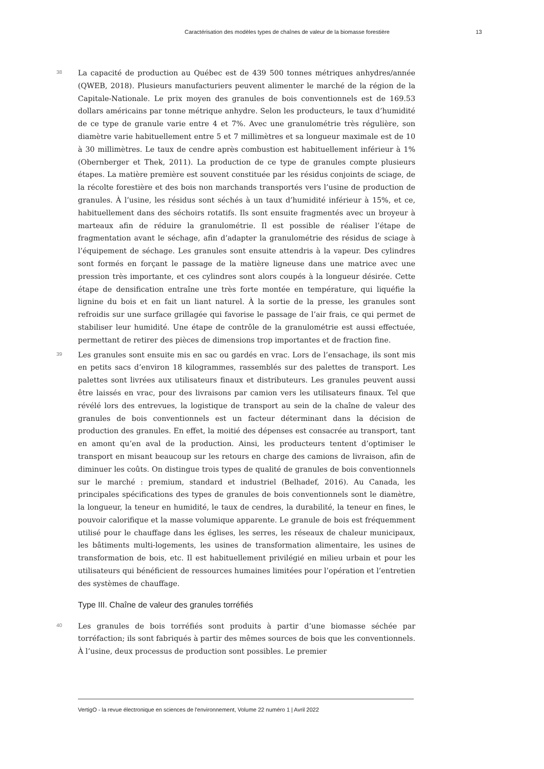Caractérisation des modèles types de chaînes de valeur de la biomasse forestière 13
38
La capacité de production au Québec est de 439 500 tonnes métriques anhydres/année (QWEB, 2018). Plusieurs manufacturiers peuvent alimenter le marché de la région de la Capitale-Nationale. Le prix moyen des granules de bois conventionnels est de 169.53 dollars américains par tonne métrique anhydre. Selon les producteurs, le taux d’humidité de ce type de granule varie entre 4 et 7%. Avec une granulométrie très régulière, son diamètre varie habituellement entre 5 et 7 millimètres et sa longueur maximale est de 10 à 30 millimètres. Le taux de cendre après combustion est habituellement inférieur à 1% (Obernberger et Thek, 2011). La production de ce type de granules compte plusieurs étapes. La matière première est souvent constituée par les résidus conjoints de sciage, de la récolte forestière et des bois non marchands transportés vers l’usine de production de granules. À l’usine, les résidus sont séchés à un taux d’humidité inférieur à 15%, et ce, habituellement dans des séchoirs rotatifs. Ils sont ensuite fragmentés avec un broyeur à marteaux afin de réduire la granulométrie. Il est possible de réaliser l’étape de fragmentation avant le séchage, afin d’adapter la granulométrie des résidus de sciage à l’équipement de séchage. Les granules sont ensuite attendris à la vapeur. Des cylindres sont formés en forçant le passage de la matière ligneuse dans une matrice avec une pression très importante, et ces cylindres sont alors coupés à la longueur désirée. Cette étape de densification entraîne une très forte montée en température, qui liquéfie la lignine du bois et en fait un liant naturel. À la sortie de la presse, les granules sont refroidis sur une surface grillagée qui favorise le passage de l’air frais, ce qui permet de stabiliser leur humidité. Une étape de contrôle de la granulométrie est aussi effectuée, permettant de retirer des pièces de dimensions trop importantes et de fraction fine.
39
Les granules sont ensuite mis en sac ou gardés en vrac. Lors de l’ensachage, ils sont mis en petits sacs d’environ 18 kilogrammes, rassemblés sur des palettes de transport. Les palettes sont livrées aux utilisateurs finaux et distributeurs. Les granules peuvent aussi être laissés en vrac, pour des livraisons par camion vers les utilisateurs finaux. Tel que révélé lors des entrevues, la logistique de transport au sein de la chaîne de valeur des granules de bois conventionnels est un facteur déterminant dans la décision de production des granules. En effet, la moitié des dépenses est consacrée au transport, tant en amont qu’en aval de la production. Ainsi, les producteurs tentent d’optimiser le transport en misant beaucoup sur les retours en charge des camions de livraison, afin de diminuer les coûts. On distingue trois types de qualité de granules de bois conventionnels sur le marché : premium, standard et industriel (Belhadef, 2016). Au Canada, les principales spécifications des types de granules de bois conventionnels sont le diamètre, la longueur, la teneur en humidité, le taux de cendres, la durabilité, la teneur en fines, le pouvoir calorifique et la masse volumique apparente. Le granule de bois est fréquemment utilisé pour le chauffage dans les églises, les serres, les réseaux de chaleur municipaux, les bâtiments multi-logements, les usines de transformation alimentaire, les usines de transformation de bois, etc. Il est habituellement privilégié en milieu urbain et pour les utilisateurs qui bénéficient de ressources humaines limitées pour l’opération et l’entretien des systèmes de chauffage.
Type III. Chaîne de valeur des granules torréfiés
40
Les granules de bois torréfiés sont produits à partir d’une biomasse séchée par torréfaction; ils sont fabriqués à partir des mêmes sources de bois que les conventionnels. À l’usine, deux processus de production sont possibles. Le premier
VertigO - la revue électronique en sciences de l'environnement, Volume 22 numéro 1 | Avril 2022